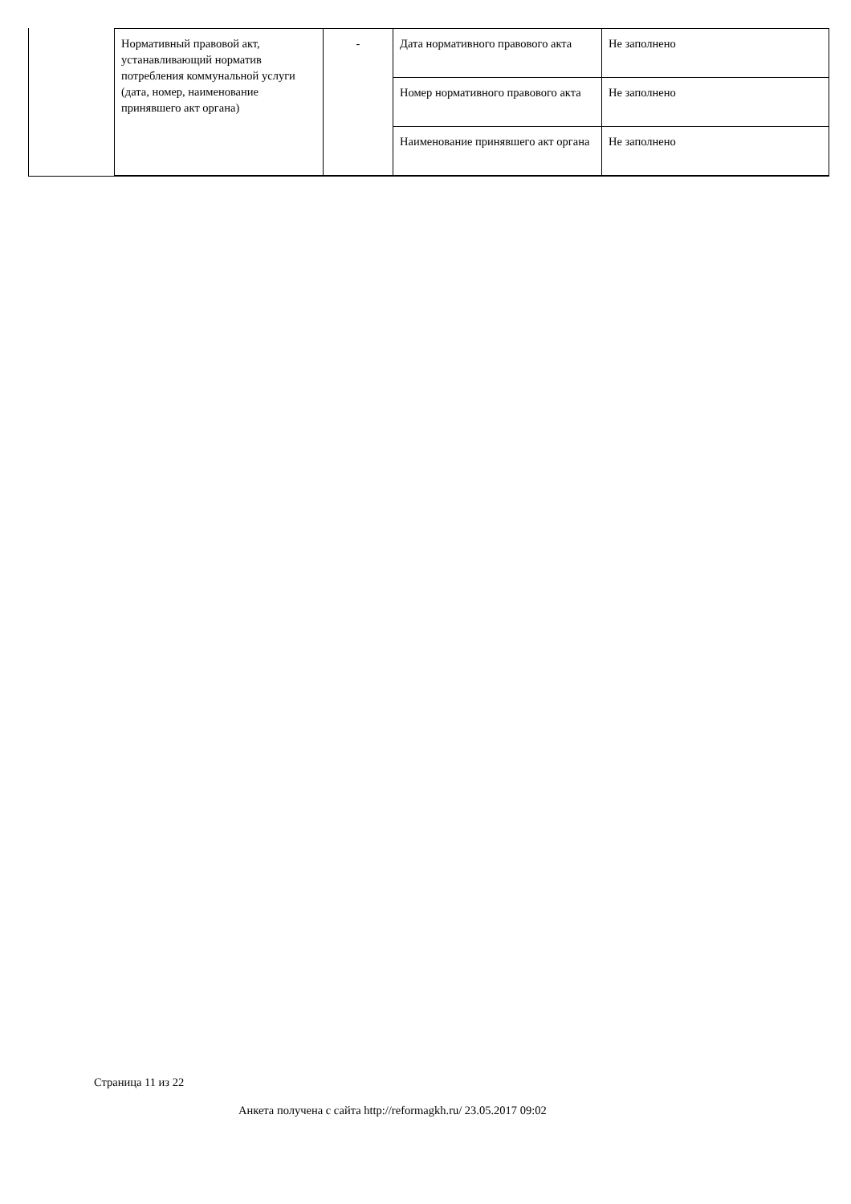| Нормативный правовой акт, устанавливающий норматив потребления коммунальной услуги (дата, номер, наименование принявшего акт органа) | - | Дата нормативного правового акта | Не заполнено |
| | | Номер нормативного правового акта | Не заполнено |
| | | Наименование принявшего акт органа | Не заполнено |
Страница 11 из 22
Анкета получена с сайта http://reformagkh.ru/ 23.05.2017 09:02